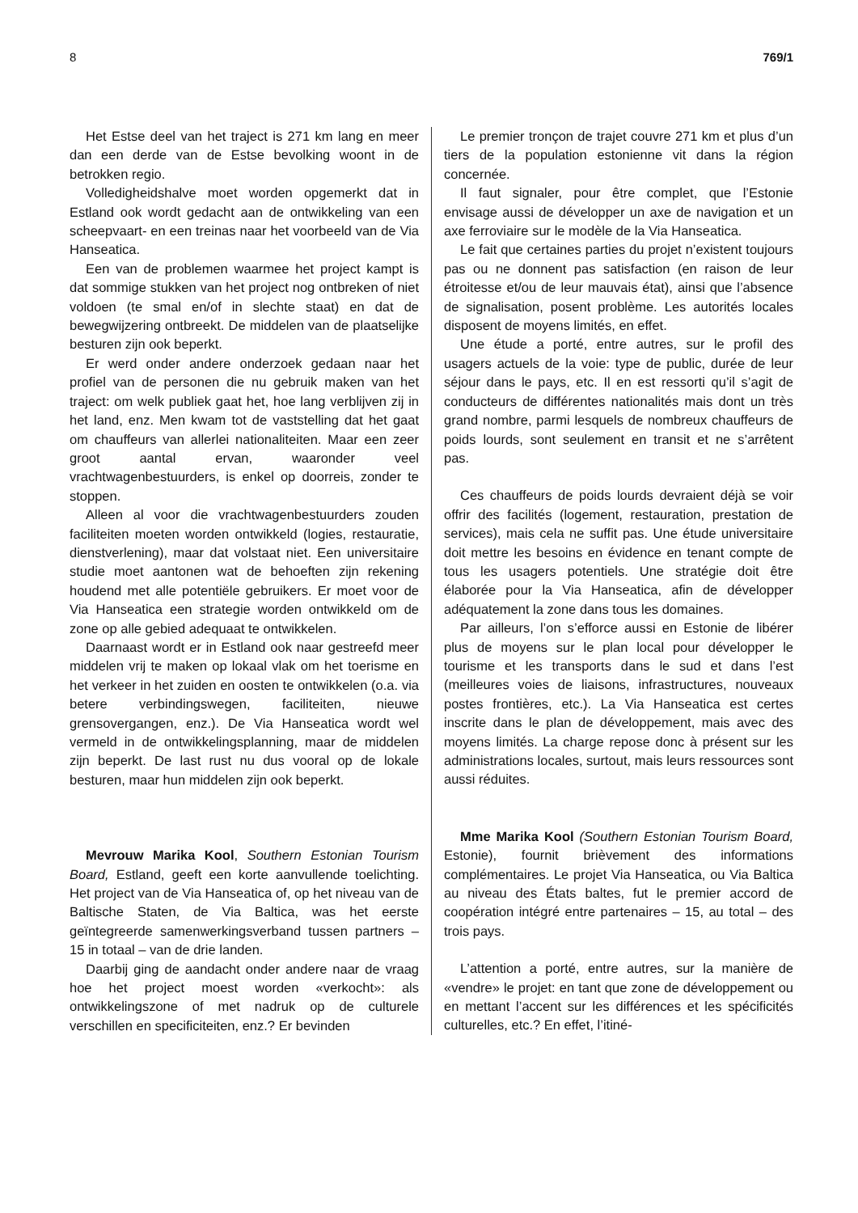8 769/1
Het Estse deel van het traject is 271 km lang en meer dan een derde van de Estse bevolking woont in de betrokken regio.
Volledigheidshalve moet worden opgemerkt dat in Estland ook wordt gedacht aan de ontwikkeling van een scheepvaart- en een treinas naar het voorbeeld van de Via Hanseatica.
Een van de problemen waarmee het project kampt is dat sommige stukken van het project nog ontbreken of niet voldoen (te smal en/of in slechte staat) en dat de bewegwijzering ontbreekt. De middelen van de plaatselijke besturen zijn ook beperkt.
Er werd onder andere onderzoek gedaan naar het profiel van de personen die nu gebruik maken van het traject: om welk publiek gaat het, hoe lang verblijven zij in het land, enz. Men kwam tot de vaststelling dat het gaat om chauffeurs van allerlei nationaliteiten. Maar een zeer groot aantal ervan, waaronder veel vrachtwagenbestuurders, is enkel op doorreis, zonder te stoppen.
Alleen al voor die vrachtwagenbestuurders zouden faciliteiten moeten worden ontwikkeld (logies, restauratie, dienstverlening), maar dat volstaat niet. Een universitaire studie moet aantonen wat de behoeften zijn rekening houdend met alle potentiële gebruikers. Er moet voor de Via Hanseatica een strategie worden ontwikkeld om de zone op alle gebied adequaat te ontwikkelen.
Daarnaast wordt er in Estland ook naar gestreefd meer middelen vrij te maken op lokaal vlak om het toerisme en het verkeer in het zuiden en oosten te ontwikkelen (o.a. via betere verbindingswegen, faciliteiten, nieuwe grensovergangen, enz.). De Via Hanseatica wordt wel vermeld in de ontwikkelingsplanning, maar de middelen zijn beperkt. De last rust nu dus vooral op de lokale besturen, maar hun middelen zijn ook beperkt.
Mevrouw Marika Kool, Southern Estonian Tourism Board, Estland, geeft een korte aanvullende toelichting. Het project van de Via Hanseatica of, op het niveau van de Baltische Staten, de Via Baltica, was het eerste geïntegreerde samenwerkingsverband tussen partners – 15 in totaal – van de drie landen.
Daarbij ging de aandacht onder andere naar de vraag hoe het project moest worden «verkocht»: als ontwikkelingszone of met nadruk op de culturele verschillen en specificiteiten, enz.? Er bevinden
Le premier tronçon de trajet couvre 271 km et plus d’un tiers de la population estonienne vit dans la région concernée.
Il faut signaler, pour être complet, que l’Estonie envisage aussi de développer un axe de navigation et un axe ferroviaire sur le modèle de la Via Hanseatica.
Le fait que certaines parties du projet n’existent toujours pas ou ne donnent pas satisfaction (en raison de leur étroitesse et/ou de leur mauvais état), ainsi que l’absence de signalisation, posent problème. Les autorités locales disposent de moyens limités, en effet.
Une étude a porté, entre autres, sur le profil des usagers actuels de la voie: type de public, durée de leur séjour dans le pays, etc. Il en est ressorti qu’il s’agit de conducteurs de différentes nationalités mais dont un très grand nombre, parmi lesquels de nombreux chauffeurs de poids lourds, sont seulement en transit et ne s’arrêtent pas.
Ces chauffeurs de poids lourds devraient déjà se voir offrir des facilités (logement, restauration, prestation de services), mais cela ne suffit pas. Une étude universitaire doit mettre les besoins en évidence en tenant compte de tous les usagers potentiels. Une stratégie doit être élaborée pour la Via Hanseatica, afin de développer adéquatement la zone dans tous les domaines.
Par ailleurs, l’on s’efforce aussi en Estonie de libérer plus de moyens sur le plan local pour développer le tourisme et les transports dans le sud et dans l’est (meilleures voies de liaisons, infrastructures, nouveaux postes frontières, etc.). La Via Hanseatica est certes inscrite dans le plan de développement, mais avec des moyens limités. La charge repose donc à présent sur les administrations locales, surtout, mais leurs ressources sont aussi réduites.
Mme Marika Kool (Southern Estonian Tourism Board, Estonie), fournit brièvement des informations complémentaires. Le projet Via Hanseatica, ou Via Baltica au niveau des États baltes, fut le premier accord de coopération intégré entre partenaires – 15, au total – des trois pays.
L’attention a porté, entre autres, sur la manière de «vendre» le projet: en tant que zone de développement ou en mettant l’accent sur les différences et les spécificités culturelles, etc.? En effet, l’itiné-